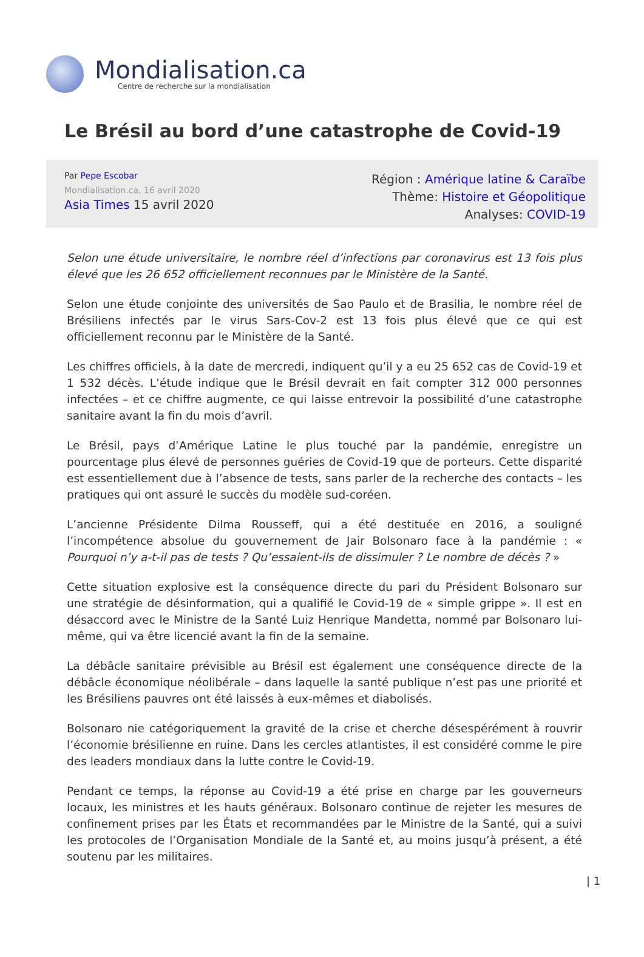Mondialisation.ca
Centre de recherche sur la mondialisation
Le Brésil au bord d’une catastrophe de Covid-19
Par Pepe Escobar
Mondialisation.ca, 16 avril 2020
Asia Times 15 avril 2020
Région : Amérique latine & Caraïbe
Thème: Histoire et Géopolitique
Analyses: COVID-19
Selon une étude universitaire, le nombre réel d’infections par coronavirus est 13 fois plus élevé que les 26 652 officiellement reconnues par le Ministère de la Santé.
Selon une étude conjointe des universités de Sao Paulo et de Brasilia, le nombre réel de Brésiliens infectés par le virus Sars-Cov-2 est 13 fois plus élevé que ce qui est officiellement reconnu par le Ministère de la Santé.
Les chiffres officiels, à la date de mercredi, indiquent qu’il y a eu 25 652 cas de Covid-19 et 1 532 décès. L’étude indique que le Brésil devrait en fait compter 312 000 personnes infectées – et ce chiffre augmente, ce qui laisse entrevoir la possibilité d’une catastrophe sanitaire avant la fin du mois d’avril.
Le Brésil, pays d’Amérique Latine le plus touché par la pandémie, enregistre un pourcentage plus élevé de personnes guéries de Covid-19 que de porteurs. Cette disparité est essentiellement due à l’absence de tests, sans parler de la recherche des contacts – les pratiques qui ont assuré le succès du modèle sud-coréen.
L’ancienne Présidente Dilma Rousseff, qui a été destituée en 2016, a souligné l’incompétence absolue du gouvernement de Jair Bolsonaro face à la pandémie : « Pourquoi n’y a-t-il pas de tests ? Qu’essaient-ils de dissimuler ? Le nombre de décès ? »
Cette situation explosive est la conséquence directe du pari du Président Bolsonaro sur une stratégie de désinformation, qui a qualifié le Covid-19 de « simple grippe ». Il est en désaccord avec le Ministre de la Santé Luiz Henrique Mandetta, nommé par Bolsonaro lui-même, qui va être licencié avant la fin de la semaine.
La débâcle sanitaire prévisible au Brésil est également une conséquence directe de la débâcle économique néolibérale – dans laquelle la santé publique n’est pas une priorité et les Brésiliens pauvres ont été laissés à eux-mêmes et diabolisés.
Bolsonaro nie catégoriquement la gravité de la crise et cherche désespérément à rouvrir l’économie brésilienne en ruine. Dans les cercles atlantistes, il est considéré comme le pire des leaders mondiaux dans la lutte contre le Covid-19.
Pendant ce temps, la réponse au Covid-19 a été prise en charge par les gouverneurs locaux, les ministres et les hauts généraux. Bolsonaro continue de rejeter les mesures de confinement prises par les États et recommandées par le Ministre de la Santé, qui a suivi les protocoles de l’Organisation Mondiale de la Santé et, au moins jusqu’à présent, a été soutenu par les militaires.
| 1